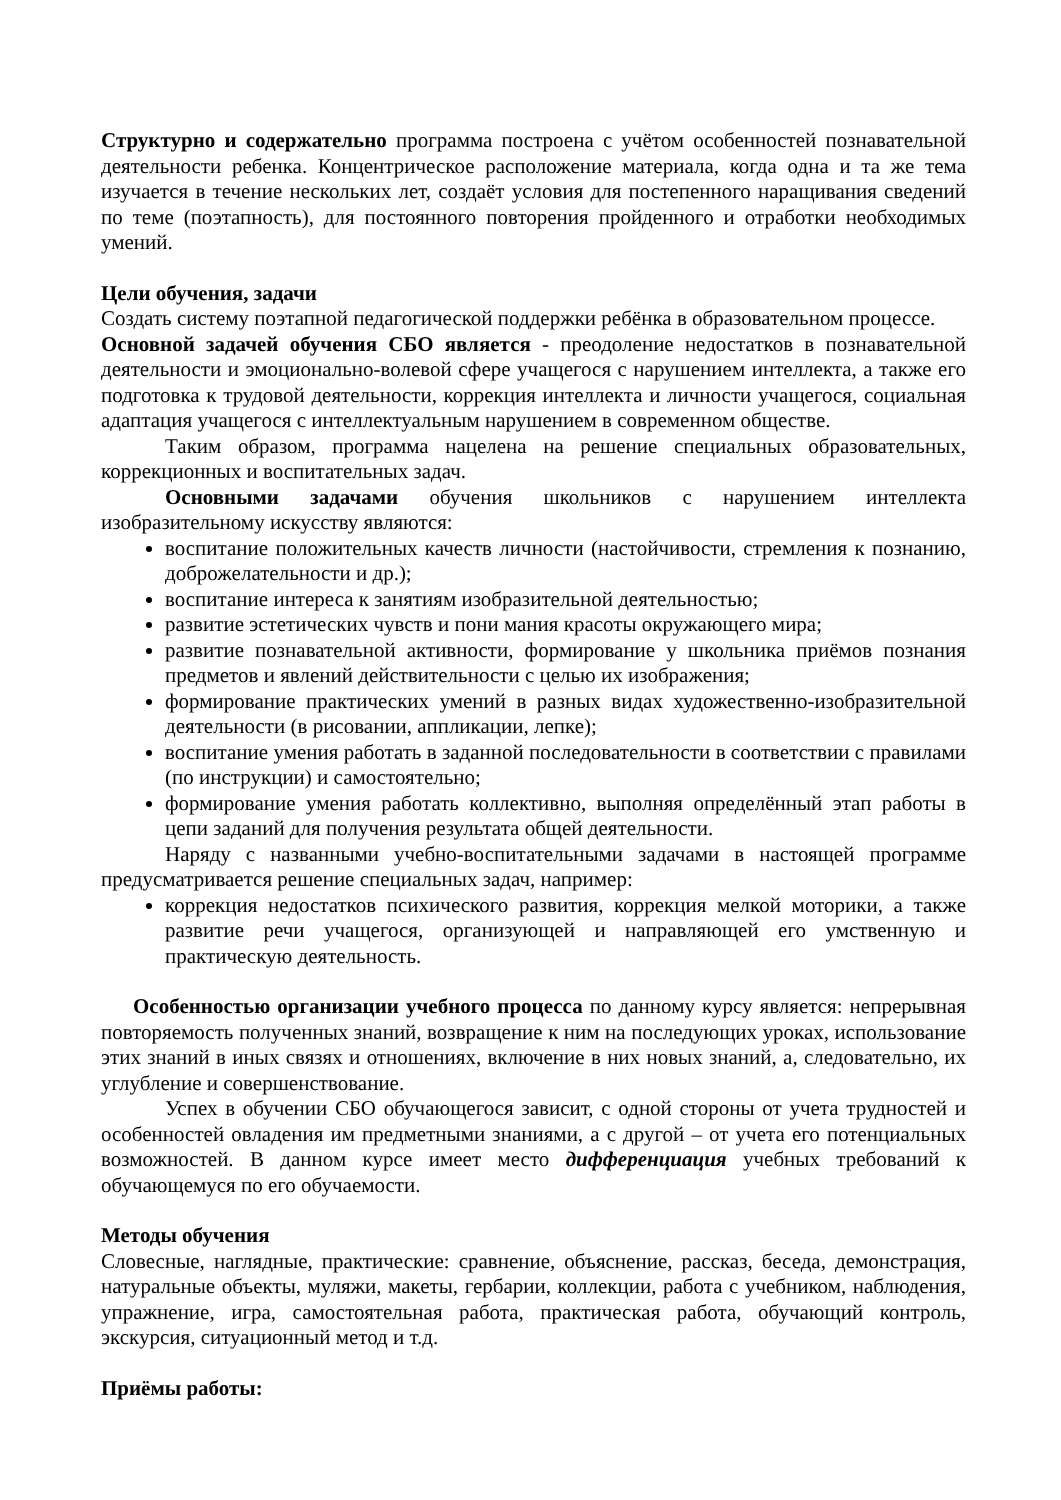Структурно и содержательно программа построена с учётом особенностей познавательной деятельности ребенка. Концентрическое расположение материала, когда одна и та же тема изучается в течение нескольких лет, создаёт условия для постепенного наращивания сведений по теме (поэтапность), для постоянного повторения пройденного и отработки необходимых умений.
Цели обучения, задачи
Создать систему поэтапной педагогической поддержки ребёнка в образовательном процессе.
Основной задачей обучения СБО является - преодоление недостатков в познавательной деятельности и эмоционально-волевой сфере учащегося с нарушением интеллекта, а также его подготовка к трудовой деятельности, коррекция интеллекта и личности учащегося, социальная адаптация учащегося с интеллектуальным нарушением в современном обществе.
Таким образом, программа нацелена на решение специальных образовательных, коррекционных и воспитательных задач.
Основными задачами обучения школьников с нарушением интеллекта изобразительному искусству являются:
воспитание положительных качеств личности (настойчивости, стремления к познанию, доброжелательности и др.);
воспитание интереса к занятиям изобразительной деятельностью;
развитие эстетических чувств и пони мания красоты окружающего мира;
развитие познавательной активности, формирование у школьника приёмов познания предметов и явлений действительности с целью их изображения;
формирование практических умений в разных видах художественно-изобразительной деятельности (в рисовании, аппликации, лепке);
воспитание умения работать в заданной последовательности в соответствии с правилами (по инструкции) и самостоятельно;
формирование умения работать коллективно, выполняя определённый этап работы в цепи заданий для получения результата общей деятельности.
Наряду с названными учебно-воспитательными задачами в настоящей программе предусматривается решение специальных задач, например:
коррекция недостатков психического развития, коррекция мелкой моторики, а также развитие речи учащегося, организующей и направляющей его умственную и практическую деятельность.
Особенностью организации учебного процесса по данному курсу является: непрерывная повторяемость полученных знаний, возвращение к ним на последующих уроках, использование этих знаний в иных связях и отношениях, включение в них новых знаний, а, следовательно, их углубление и совершенствование.
Успех в обучении СБО обучающегося зависит, с одной стороны от учета трудностей и особенностей овладения им предметными знаниями, а с другой – от учета его потенциальных возможностей. В данном курсе имеет место дифференциация учебных требований к обучающемуся по его обучаемости.
Методы обучения
Словесные, наглядные, практические: сравнение, объяснение, рассказ, беседа, демонстрация, натуральные объекты, муляжи, макеты, гербарии, коллекции, работа с учебником, наблюдения, упражнение, игра, самостоятельная работа, практическая работа, обучающий контроль, экскурсия, ситуационный метод и т.д.
Приёмы работы: